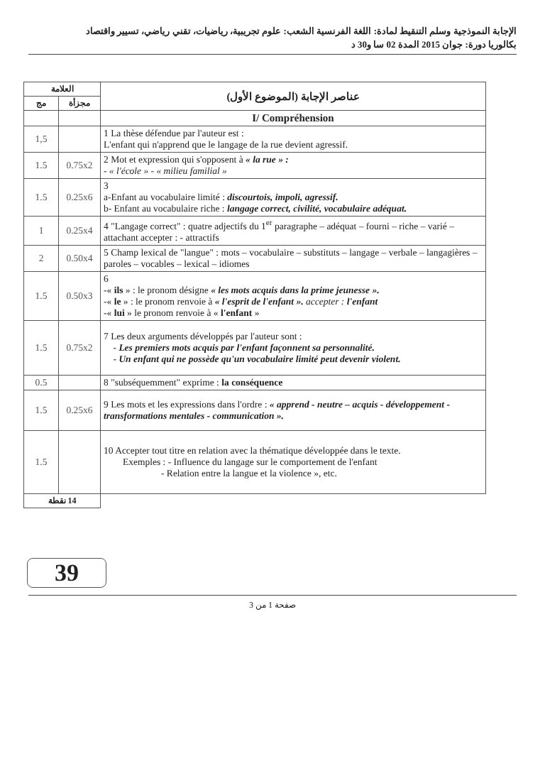الإجابة النموذجية وسلم التنقيط لمادة: اللغة الفرنسية الشعب: علوم تجريبية، رياضيات، تقني رياضي، تسيير واقتصاد
بكالوريا دورة: جوان 2015 المدة 02 سا و30 د
| العلامة | | عناصر الإجابة (الموضوع الأول) |
| --- | --- | --- |
| مج | مجزأة | |
| | | I/ Compréhension |
| 1,5 | | 1 La thèse défendue par l'auteur est : L'enfant qui n'apprend que le langage de la rue devient agressif. |
| 1.5 | 0.75x2 | 2 Mot et expression qui s'opposent à « la rue » : - « l'école » - « milieu familial » |
| 1.5 | 0.25x6 | 3 a-Enfant au vocabulaire limité : discourtois, impoli, agressif. b- Enfant au vocabulaire riche : langage correct, civilité, vocabulaire adéquat. |
| 1 | 0.25x4 | 4 "Langage correct" : quatre adjectifs du 1<sup>er</sup> paragraphe – adéquat – fourni – riche – varié – attachant accepter : - attractifs |
| 2 | 0.50x4 | 5 Champ lexical de "langue" : mots – vocabulaire – substituts – langage – verbale – langagières – paroles – vocables – lexical – idiomes |
| 1.5 | 0.50x3 | 6 -« ils » : le pronom désigne « les mots acquis dans la prime jeunesse ». -« le » : le pronom renvoie à « l'esprit de l'enfant ». accepter : l'enfant -« lui » le pronom renvoie à « l'enfant » |
| 1.5 | 0.75x2 | 7 Les deux arguments développés par l'auteur sont : - Les premiers mots acquis par l'enfant façonnent sa personnalité. - Un enfant qui ne possède qu'un vocabulaire limité peut devenir violent. |
| 0.5 | | 8 "subséquemment" exprime : la conséquence |
| 1.5 | 0.25x6 | 9 Les mots et les expressions dans l'ordre : « apprend - neutre – acquis - développement - transformations mentales - communication ». |
| 1.5 | | 10 Accepter tout titre en relation avec la thématique développée dans le texte. Exemples : - Influence du langage sur le comportement de l'enfant - Relation entre la langue et la violence », etc. |
| 14 نقطة | | |
39
صفحة 1 من 3